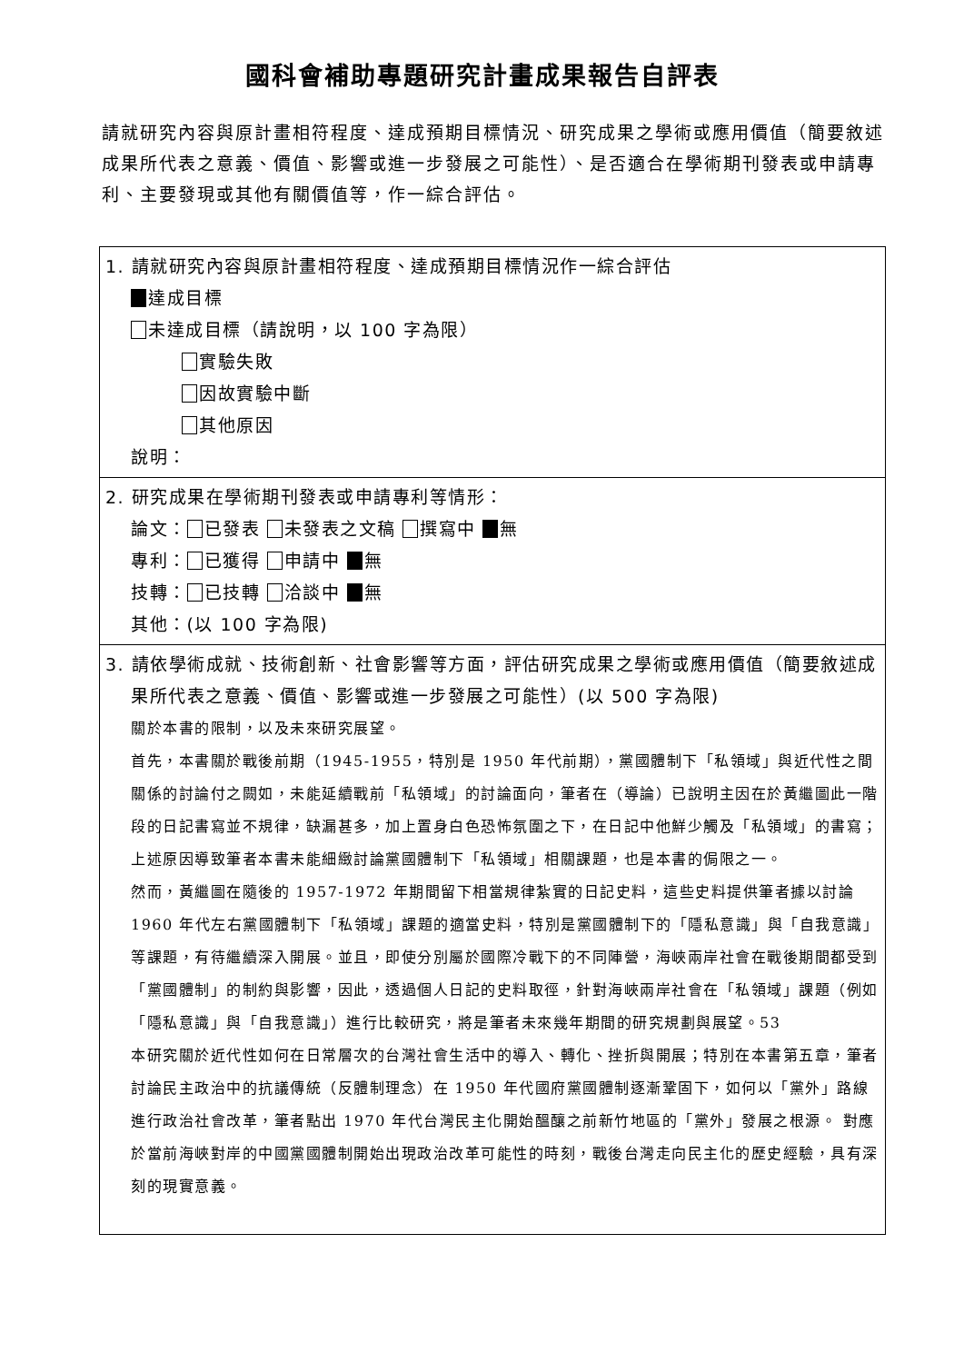國科會補助專題研究計畫成果報告自評表
請就研究內容與原計畫相符程度、達成預期目標情況、研究成果之學術或應用價值（簡要敘述成果所代表之意義、價值、影響或進一步發展之可能性）、是否適合在學術期刊發表或申請專利、主要發現或其他有關價值等，作一綜合評估。
| 1. 請就研究內容與原計畫相符程度、達成預期目標情況作一綜合評估 達成目標 未達成目標（請說明，以 100 字為限） 實驗失敗 因故實驗中斷 其他原因 說明： |
| 2. 研究成果在學術期刊發表或申請專利等情形： 論文： 已發表 未發表之文稿 撰寫中 無 專利： 已獲得 申請中 無 技轉： 已技轉 洽談中 無 其他：(以 100 字為限) |
| 3. 請依學術成就、技術創新、社會影響等方面，評估研究成果之學術或應用價值（簡要敘述成果所代表之意義、價值、影響或進一步發展之可能性）(以 500 字為限) 關於本書的限制，以及未來研究展望。 首先，本書關於戰後前期（1945-1955，特別是 1950 年代前期），黨國體制下「私領域」與近代性之間關係的討論付之闕如，未能延續戰前「私領域」的討論面向，筆者在（導論）已說明主因在於黃繼圖此一階段的日記書寫並不規律，缺漏甚多，加上置身白色恐怖氛圍之下，在日記中他鮮少觸及「私領域」的書寫；上述原因導致筆者本書未能細緻討論黨國體制下「私領域」相關課題，也是本書的侷限之一。 然而，黃繼圖在隨後的 1957-1972 年期間留下相當規律紮實的日記史料，這些史料提供筆者據以討論 1960 年代左右黨國體制下「私領域」課題的適當史料，特別是黨國體制下的「隱私意識」與「自我意識」等課題，有待繼續深入開展。並且，即使分別屬於國際冷戰下的不同陣營，海峽兩岸社會在戰後期間都受到「黨國體制」的制約與影響，因此，透過個人日記的史料取徑，針對海峽兩岸社會在「私領域」課題（例如「隱私意識」與「自我意識」）進行比較研究，將是筆者未來幾年期間的研究規劃與展望。53 本研究關於近代性如何在日常層次的台灣社會生活中的導入、轉化、挫折與開展；特別在本書第五章，筆者討論民主政治中的抗議傳統（反體制理念）在 1950 年代國府黨國體制逐漸鞏固下，如何以「黨外」路線進行政治社會改革，筆者點出 1970 年代台灣民主化開始醞釀之前新竹地區的「黨外」發展之根源。 對應於當前海峽對岸的中國黨國體制開始出現政治改革可能性的時刻，戰後台灣走向民主化的歷史經驗，具有深刻的現實意義。 |